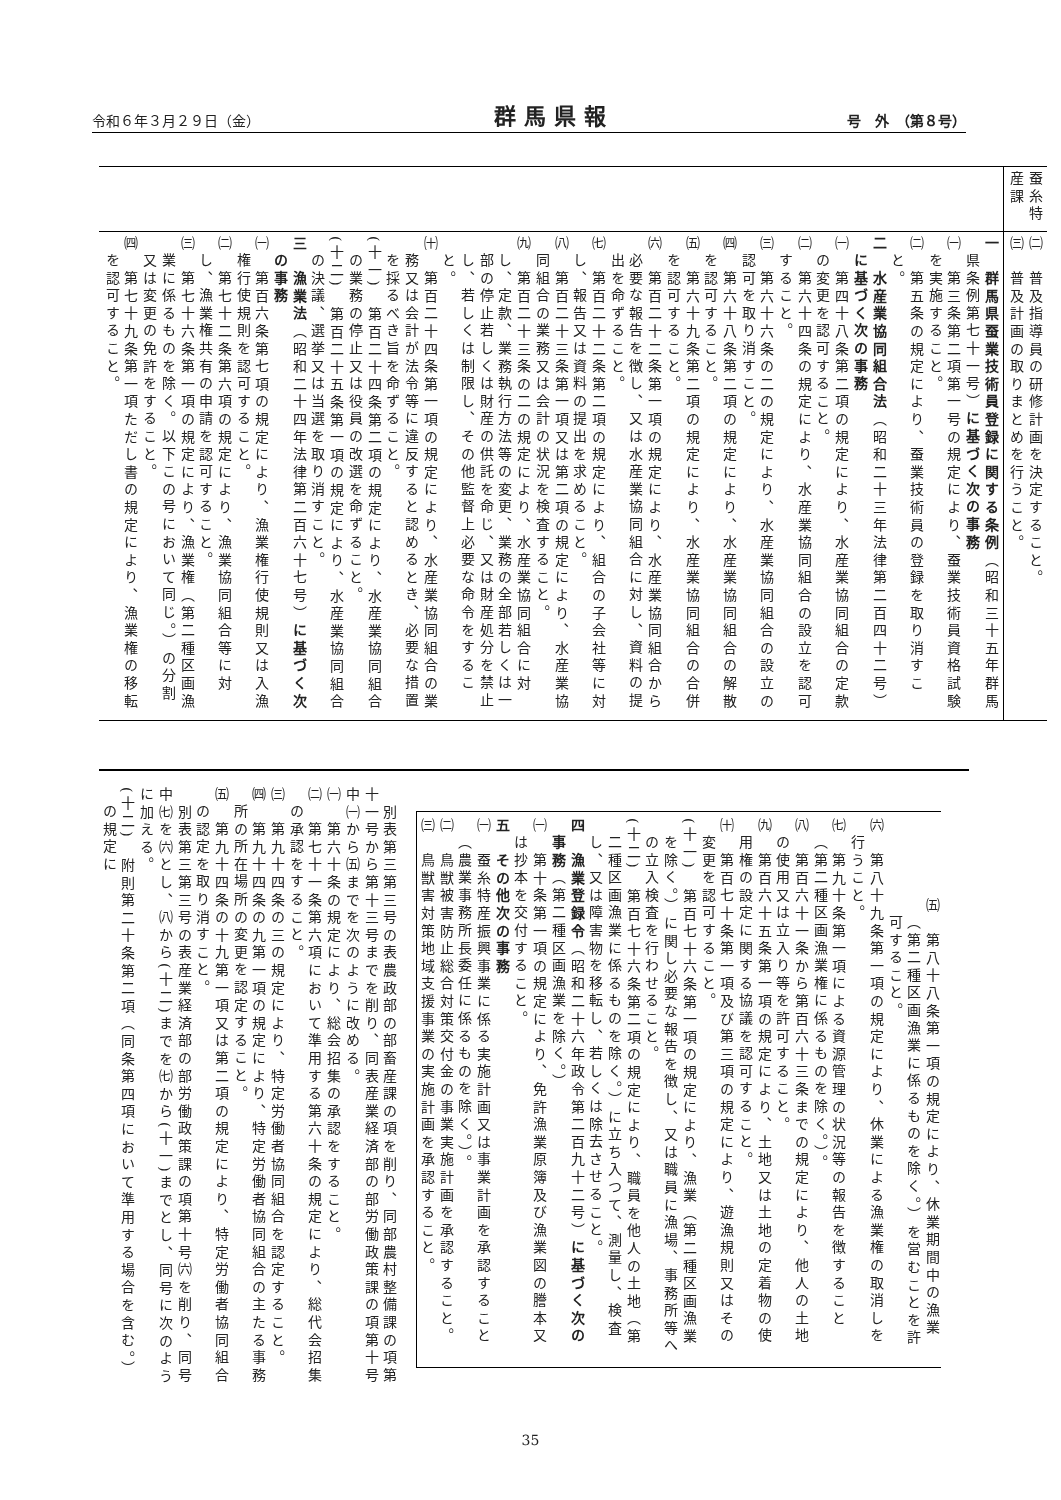令和６年３月２９日（金） 群馬県報 号　外　（第８号）
| | 蚕糸特産課 |
| 一 群馬県蚕業技術員登録に関する条例 （昭和三十五年群馬県条例第七十一号） に基づく次の事務 ㈠ 第三条第二項第一号の規定により、蚕業技術員資格試験を実施すること。 ㈡ 第五条の規定により、蚕業技術員の登録を取り消すこと。 二 水産業協同組合法 （昭和二十三年法律第二百四十二号） に基づく次の事務 ㈠ 第四十八条第二項の規定により、水産業協同組合の定款の変更を認可すること。 ㈡ 第六十四条の規定により、水産業協同組合の設立を認可すること。 ㈢ 第六十六条の二の規定により、水産業協同組合の設立の認可を取り消すこと。 ㈣ 第六十八条第二項の規定により、水産業協同組合の解散を認可すること。 ㈤ 第六十九条第二項の規定により、水産業協同組合の合併を認可すること。 ㈥ 第百二十二条第一項の規定により、水産業協同組合から必要な報告を徴し、又は水産業協同組合に対し、資料の提出を命ずること。 ㈦ 第百二十二条第二項の規定により、組合の子会社等に対し、報告又は資料の提出を求めること。 ㈧ 第百二十三条第一項又は第二項の規定により、水産業協同組合の業務又は会計の状況を検査すること。 ㈨ 第百二十三条の二の規定により、水産業協同組合に対し、定款、業務執行方法等の変更、業務の全部若しくは一部の停止若しくは財産の供託を命じ、又は財産処分を禁止し、若しくは制限し、その他監督上必要な命令をすること。 ㈩ 第百二十四条第一項の規定により、水産業協同組合の業務又は会計が法令等に違反すると認めるとき、必要な措置を採るべき旨を命ずること。 (十一) 第百二十四条第二項の規定により、水産業協同組合の業務の停止又は役員の改選を命ずること。 (十二) 第百二十五条第一項の規定により、水産業協同組合の決議、選挙又は当選を取り消すこと。 三 漁業法 （昭和二十四年法律第二百六十七号） に基づく次の事務 ㈠ 第百六条第七項の規定により、漁業権行使規則又は入漁権行使規則を認可すること。 ㈡ 第七十二条第六項の規定により、漁業協同組合等に対し、漁業権共有の申請を認可すること。 ㈢ 第七十六条第一項の規定により、漁業権（第二種区画漁業に係るものを除く。以下この号において同じ。）の分割又は変更の免許をすること。 ㈣ 第七十九条第一項ただし書の規定により、漁業権の移転を認可すること。 | ㈡ 普及指導員の研修計画を決定すること。 ㈢ 普及計画の取りまとめを行うこと。 |
㈤　第八十八条第一項の規定により、休業期間中の漁業（第二種区画漁業に係るものを除く。）を営むことを許可すること。
㈥　第八十九条第一項の規定により、休業による漁業権の取消しを行うこと。
㈦　第九十条第一項による資源管理の状況等の報告を徴すること（第二種区画漁業権に係るものを除く。）。
㈧　第百六十一条から第百六十三条までの規定により、他人の土地の使用又は立入り等を許可すること。
㈨　第百六十五条第一項の規定により、土地又は土地の定着物の使用権の設定に関する協議を認可すること。
㈩　第百七十条第一項及び第三項の規定により、遊漁規則又はその変更を認可すること。
(十一)　第百七十六条第一項の規定により、漁業（第二種区画漁業を除く。）に関し必要な報告を徴し、又は職員に漁場、事務所等への立入検査を行わせること。
(十二)　第百七十六条第二項の規定により、職員を他人の土地（第二種区画漁業に係るものを除く。）に立ち入つて、測量し、検査し、又は障害物を移転し、若しくは除去させること。
四　漁業登録令（昭和二十六年政令第二百九十二号）に基づく次の事務（第二種区画漁業を除く。）
㈠　第十条第一項の規定により、免許漁業原簿及び漁業図の謄本又は抄本を交付すること。
五　その他次の事務
㈠　蚕糸特産振興事業に係る実施計画又は事業計画を承認すること（農業事務所長委任に係るものを除く。）。
㈡　鳥獣被害防止総合対策交付金の事業実施計画を承認すること。
㈢　鳥獣害対策地域支援事業の実施計画を承認すること。
　別表第三第三号の表農政部の部畜産課の項を削り、同部農村整備課の項第十一号から第十三号までを削り、同表産業経済部の部労働政策課の項第十号中㈠から㈤までを次のように改める。
㈠　第六十条の規定により、総会招集の承認をすること。
㈡　第七十一条第六項において準用する第六十条の規定により、総代会招集の承認をすること。
㈢　第九十四条の三の規定により、特定労働者協同組合を認定すること。
㈣　第九十四条の九第一項の規定により、特定労働者協同組合の主たる事務所の所在場所の変更を認定すること。
㈤　第九十四条の十九第一項又は第二項の規定により、特定労働者協同組合の認定を取り消すこと。
　別表第三第三号の表産業経済部の部労働政策課の項第十号㈥を削り、同号中㈦を㈥とし、㈧から(十二)までを㈦から(十一)までとし、同号に次のように加える。
(十二)　附則第二十条第二項（同条第四項において準用する場合を含む。）の規定に
35